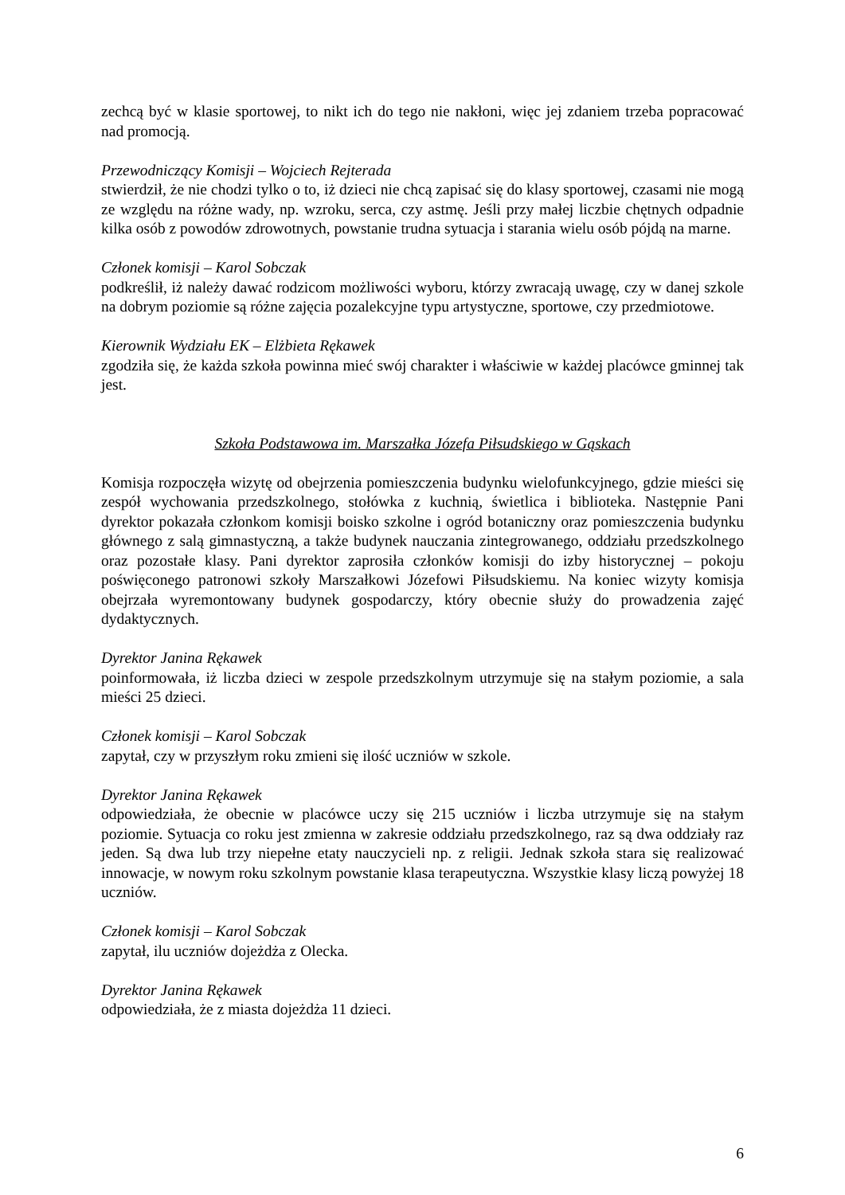zechcą być w klasie sportowej, to nikt ich do tego nie nakłoni, więc jej zdaniem trzeba popracować nad promocją.
Przewodniczący Komisji – Wojciech Rejterada
stwierdził, że nie chodzi tylko o to, iż dzieci nie chcą zapisać się do klasy sportowej, czasami nie mogą ze względu na różne wady, np. wzroku, serca, czy astmę. Jeśli przy małej liczbie chętnych odpadnie kilka osób z powodów zdrowotnych, powstanie trudna sytuacja i starania wielu osób pójdą na marne.
Członek komisji – Karol Sobczak
podkreślił, iż należy dawać rodzicom możliwości wyboru, którzy zwracają uwagę, czy w danej szkole na dobrym poziomie są różne zajęcia pozalekcyjne typu artystyczne, sportowe, czy przedmiotowe.
Kierownik Wydziału EK – Elżbieta Rękawek
zgodziła się, że każda szkoła powinna mieć swój charakter i właściwie w każdej placówce gminnej tak jest.
Szkoła Podstawowa im. Marszałka Józefa Piłsudskiego w Gąskach
Komisja rozpoczęła wizytę od obejrzenia pomieszczenia budynku wielofunkcyjnego, gdzie mieści się zespół wychowania przedszkolnego, stołówka z kuchnią, świetlica i biblioteka. Następnie Pani dyrektor pokazała członkom komisji boisko szkolne i ogród botaniczny oraz pomieszczenia budynku głównego z salą gimnastyczną, a także budynek nauczania zintegrowanego, oddziału przedszkolnego oraz pozostałe klasy. Pani dyrektor zaprosiła członków komisji do izby historycznej – pokoju poświęconego patronowi szkoły Marszałkowi Józefowi Piłsudskiemu. Na koniec wizyty komisja obejrzała wyremontowany budynek gospodarczy, który obecnie służy do prowadzenia zajęć dydaktycznych.
Dyrektor Janina Rękawek
poinformowała, iż liczba dzieci w zespole przedszkolnym utrzymuje się na stałym poziomie, a sala mieści 25 dzieci.
Członek komisji – Karol Sobczak
zapytał, czy w przyszłym roku zmieni się ilość uczniów w szkole.
Dyrektor Janina Rękawek
odpowiedziała, że obecnie w placówce uczy się 215 uczniów i liczba utrzymuje się na stałym poziomie. Sytuacja co roku jest zmienna w zakresie oddziału przedszkolnego, raz są dwa oddziały raz jeden. Są dwa lub trzy niepełne etaty nauczycieli np. z religii. Jednak szkoła stara się realizować innowacje, w nowym roku szkolnym powstanie klasa terapeutyczna. Wszystkie klasy liczą powyżej 18 uczniów.
Członek komisji – Karol Sobczak
zapytał, ilu uczniów dojeżdża z Olecka.
Dyrektor Janina Rękawek
odpowiedziała, że z miasta dojeżdża 11 dzieci.
6